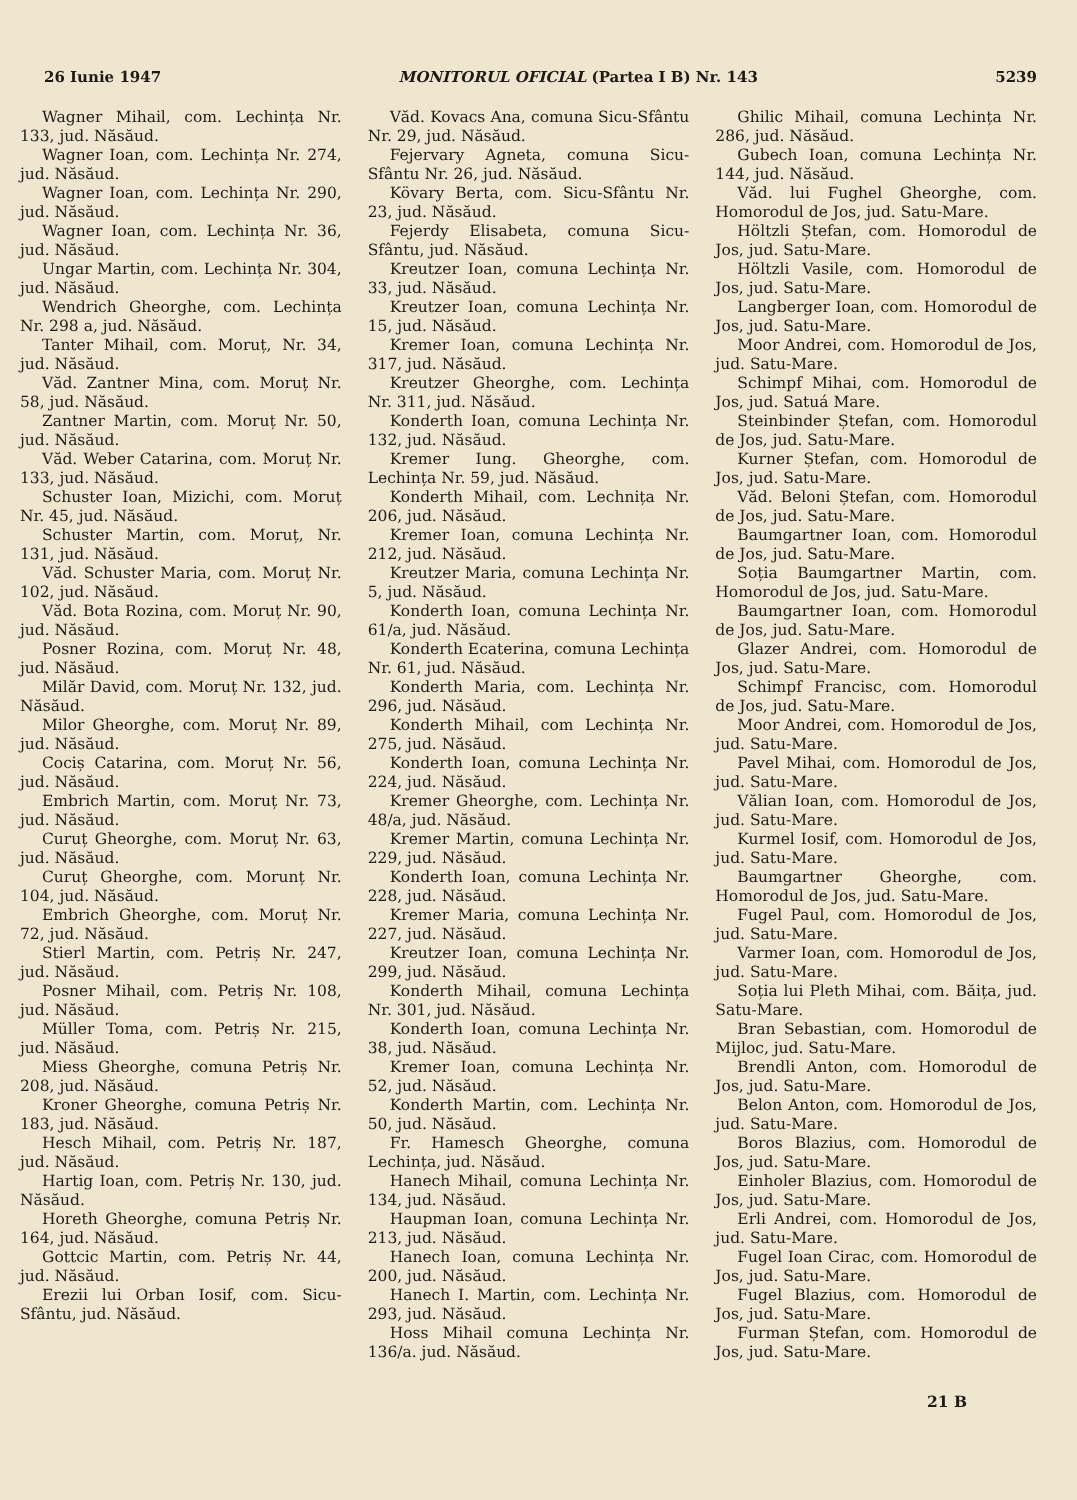26 Iunie 1947 MONITORUL OFICIAL (Partea I B) Nr. 143 5239
Wagner Mihail, com. Lechința Nr. 133, jud. Năsăud.
Wagner Ioan, com. Lechința Nr. 274, jud. Năsăud.
Wagner Ioan, com. Lechința Nr. 290, jud. Năsăud.
Wagner Ioan, com. Lechința Nr. 36, jud. Năsăud.
Ungar Martin, com. Lechința Nr. 304, jud. Năsăud.
Wendrich Gheorghe, com. Lechința Nr. 298 a, jud. Năsăud.
Tanter Mihail, com. Moruț, Nr. 34, jud. Năsăud.
Văd. Zantner Mina, com. Moruț Nr. 58, jud. Năsăud.
Zantner Martin, com. Moruț Nr. 50, jud. Năsăud.
Văd. Weber Catarina, com. Moruț Nr. 133, jud. Năsăud.
Schuster Ioan, Mizichi, com. Moruț Nr. 45, jud. Năsăud.
Schuster Martin, com. Moruț, Nr. 131, jud. Năsăud.
Văd. Schuster Maria, com. Moruț Nr. 102, jud. Năsăud.
Văd. Bota Rozina, com. Moruț Nr. 90, jud. Năsăud.
Posner Rozina, com. Moruț Nr. 48, jud. Năsăud.
Milăr David, com. Moruț Nr. 132, jud. Năsăud.
Milor Gheorghe, com. Moruț Nr. 89, jud. Năsăud.
Cociș Catarina, com. Moruț Nr. 56, jud. Năsăud.
Embrich Martin, com. Moruț Nr. 73, jud. Năsăud.
Curuț Gheorghe, com. Moruț Nr. 63, jud. Năsăud.
Curuț Gheorghe, com. Morunț Nr. 104, jud. Năsăud.
Embrich Gheorghe, com. Moruț Nr. 72, jud. Năsăud.
Stierl Martin, com. Petriș Nr. 247, jud. Năsăud.
Posner Mihail, com. Petriș Nr. 108, jud. Năsăud.
Müller Toma, com. Petriș Nr. 215, jud. Năsăud.
Miess Gheorghe, comuna Petriș Nr. 208, jud. Năsăud.
Kroner Gheorghe, comuna Petriș Nr. 183, jud. Năsăud.
Hesch Mihail, com. Petriș Nr. 187, jud. Năsăud.
Hartig Ioan, com. Petriș Nr. 130, jud. Năsăud.
Horeth Gheorghe, comuna Petriș Nr. 164, jud. Năsăud.
Gottcic Martin, com. Petriș Nr. 44, jud. Năsăud.
Erezii lui Orban Iosif, com. Sicu-Sfântu, jud. Năsăud.
Văd. Kovacs Ana, comuna Sicu-Sfântu Nr. 29, jud. Năsăud.
Fejervary Agneta, comuna Sicu-Sfântu Nr. 26, jud. Năsăud.
Kövary Berta, com. Sicu-Sfântu Nr. 23, jud. Năsăud.
Fejerdy Elisabeta, comuna Sicu-Sfântu, jud. Năsăud.
Kreutzer Ioan, comuna Lechința Nr. 33, jud. Năsăud.
Kreutzer Ioan, comuna Lechința Nr. 15, jud. Năsăud.
Kremer Ioan, comuna Lechința Nr. 317, jud. Năsăud.
Kreutzer Gheorghe, com. Lechința Nr. 311, jud. Năsăud.
Konderth Ioan, comuna Lechința Nr. 132, jud. Năsăud.
Kremer Iung. Gheorghe, com. Lechința Nr. 59, jud. Năsăud.
Konderth Mihail, com. Lechnița Nr. 206, jud. Năsăud.
Kremer Ioan, comuna Lechința Nr. 212, jud. Năsăud.
Kreutzer Maria, comuna Lechința Nr. 5, jud. Năsăud.
Konderth Ioan, comuna Lechința Nr. 61/a, jud. Năsăud.
Konderth Ecaterina, comuna Lechința Nr. 61, jud. Năsăud.
Konderth Maria, com. Lechința Nr. 296, jud. Năsăud.
Konderth Mihail, com Lechința Nr. 275, jud. Năsăud.
Konderth Ioan, comuna Lechința Nr. 224, jud. Năsăud.
Kremer Gheorghe, com. Lechința Nr. 48/a, jud. Năsăud.
Kremer Martin, comuna Lechința Nr. 229, jud. Năsăud.
Konderth Ioan, comuna Lechința Nr. 228, jud. Năsăud.
Kremer Maria, comuna Lechința Nr. 227, jud. Năsăud.
Kreutzer Ioan, comuna Lechința Nr. 299, jud. Năsăud.
Konderth Mihail, comuna Lechința Nr. 301, jud. Năsăud.
Konderth Ioan, comuna Lechința Nr. 38, jud. Năsăud.
Kremer Ioan, comuna Lechința Nr. 52, jud. Năsăud.
Konderth Martin, com. Lechința Nr. 50, jud. Năsăud.
Fr. Hamesch Gheorghe, comuna Lechința, jud. Năsăud.
Hanech Mihail, comuna Lechința Nr. 134, jud. Năsăud.
Haupman Ioan, comuna Lechința Nr. 213, jud. Năsăud.
Hanech Ioan, comuna Lechința Nr. 200, jud. Năsăud.
Hanech I. Martin, com. Lechința Nr. 293, jud. Năsăud.
Hoss Mihail comuna Lechința Nr. 136/a. jud. Năsăud.
Ghilic Mihail, comuna Lechința Nr. 286, jud. Năsăud.
Gubech Ioan, comuna Lechința Nr. 144, jud. Năsăud.
Văd. lui Fughel Gheorghe, com. Homorodul de Jos, jud. Satu-Mare.
Höltzli Ștefan, com. Homorodul de Jos, jud. Satu-Mare.
Höltzli Vasile, com. Homorodul de Jos, jud. Satu-Mare.
Langberger Ioan, com. Homorodul de Jos, jud. Satu-Mare.
Moor Andrei, com. Homorodul de Jos, jud. Satu-Mare.
Schimpf Mihai, com. Homorodul de Jos, jud. Satuá Mare.
Steinbinder Ștefan, com. Homorodul de Jos, jud. Satu-Mare.
Kurner Ștefan, com. Homorodul de Jos, jud. Satu-Mare.
Văd. Beloni Ștefan, com. Homorodul de Jos, jud. Satu-Mare.
Baumgartner Ioan, com. Homorodul de Jos, jud. Satu-Mare.
Soția Baumgartner Martin, com. Homorodul de Jos, jud. Satu-Mare.
Baumgartner Ioan, com. Homorodul de Jos, jud. Satu-Mare.
Glazer Andrei, com. Homorodul de Jos, jud. Satu-Mare.
Schimpf Francisc, com. Homorodul de Jos, jud. Satu-Mare.
Moor Andrei, com. Homorodul de Jos, jud. Satu-Mare.
Pavel Mihai, com. Homorodul de Jos, jud. Satu-Mare.
Vălian Ioan, com. Homorodul de Jos, jud. Satu-Mare.
Kurmel Iosif, com. Homorodul de Jos, jud. Satu-Mare.
Baumgartner Gheorghe, com. Homorodul de Jos, jud. Satu-Mare.
Fugel Paul, com. Homorodul de Jos, jud. Satu-Mare.
Varmer Ioan, com. Homorodul de Jos, jud. Satu-Mare.
Soția lui Pleth Mihai, com. Băița, jud. Satu-Mare.
Bran Sebastian, com. Homorodul de Mijloc, jud. Satu-Mare.
Brendli Anton, com. Homorodul de Jos, jud. Satu-Mare.
Belon Anton, com. Homorodul de Jos, jud. Satu-Mare.
Boros Blazius, com. Homorodul de Jos, jud. Satu-Mare.
Einholer Blazius, com. Homorodul de Jos, jud. Satu-Mare.
Erli Andrei, com. Homorodul de Jos, jud. Satu-Mare.
Fugel Ioan Cirac, com. Homorodul de Jos, jud. Satu-Mare.
Fugel Blazius, com. Homorodul de Jos, jud. Satu-Mare.
Furman Ștefan, com. Homorodul de Jos, jud. Satu-Mare.
21 B